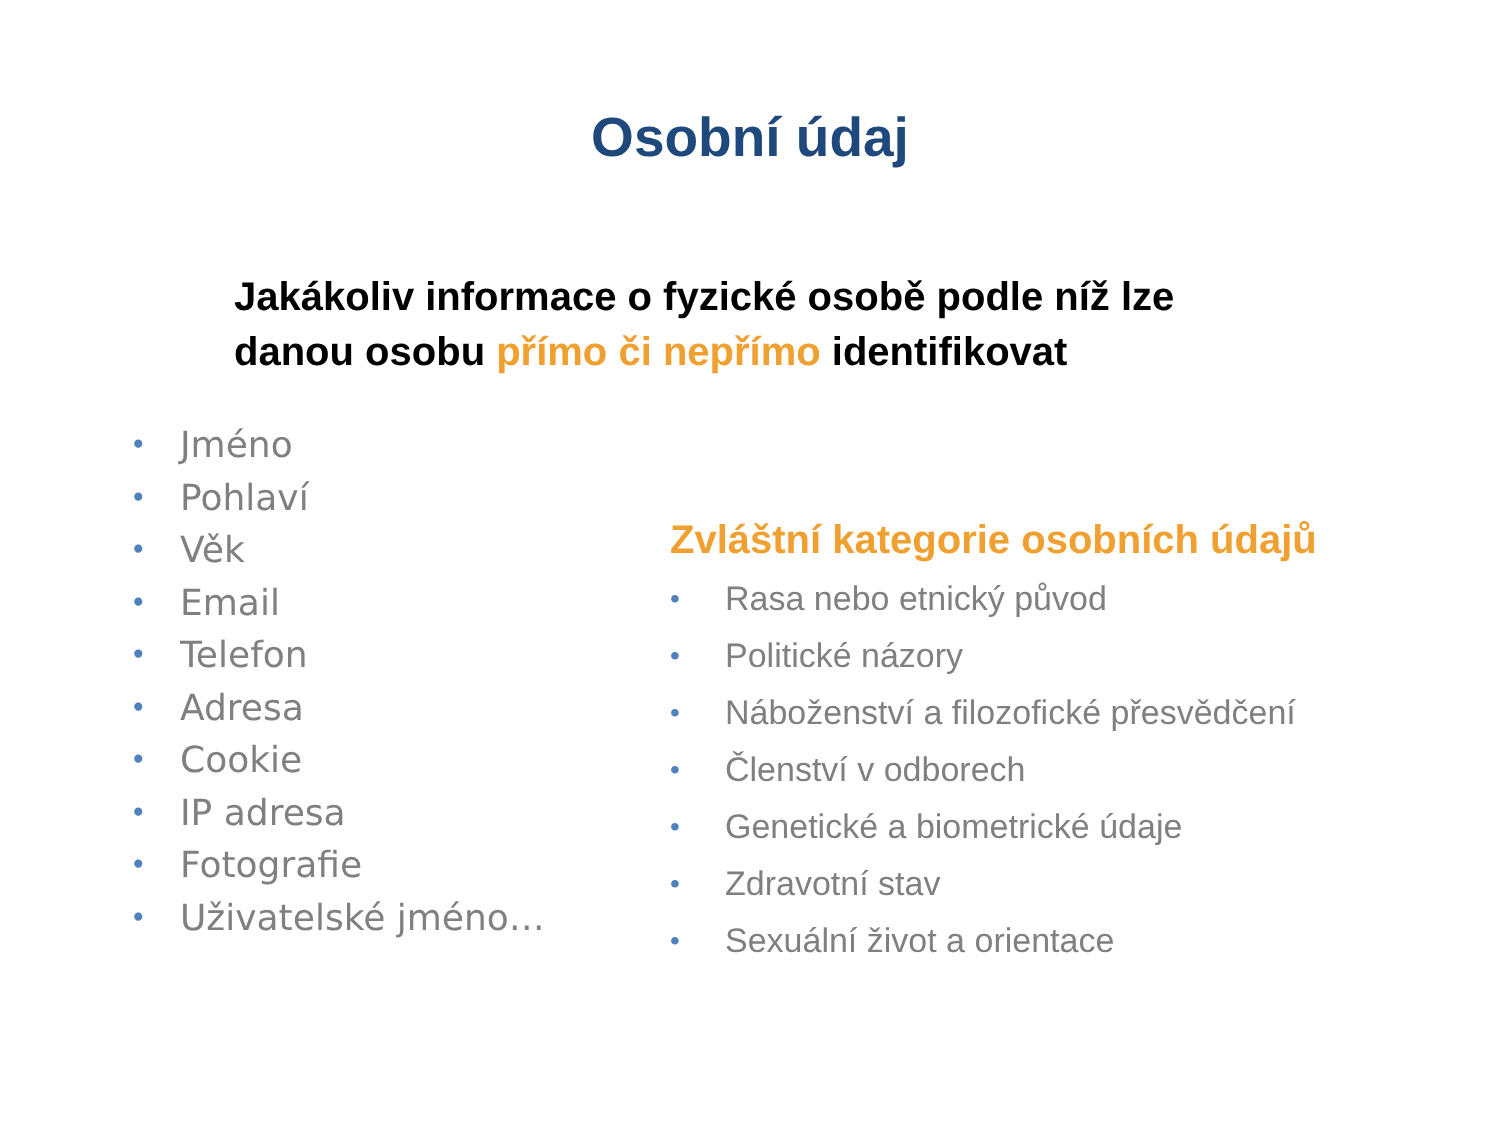Osobní údaj
Jakákoliv informace o fyzické osobě podle níž lze
danou osobu přímo či nepřímo identifikovat
• Jméno
• Pohlaví
• Věk
• Email
• Telefon
• Adresa
• Cookie
• IP adresa
• Fotografie
• Uživatelské jméno…
Zvláštní kategorie osobních údajů
• Rasa nebo etnický původ
• Politické názory
• Náboženství a filozofické přesvědčení
• Členství v odborech
• Genetické a biometrické údaje
• Zdravotní stav
• Sexuální život a orientace